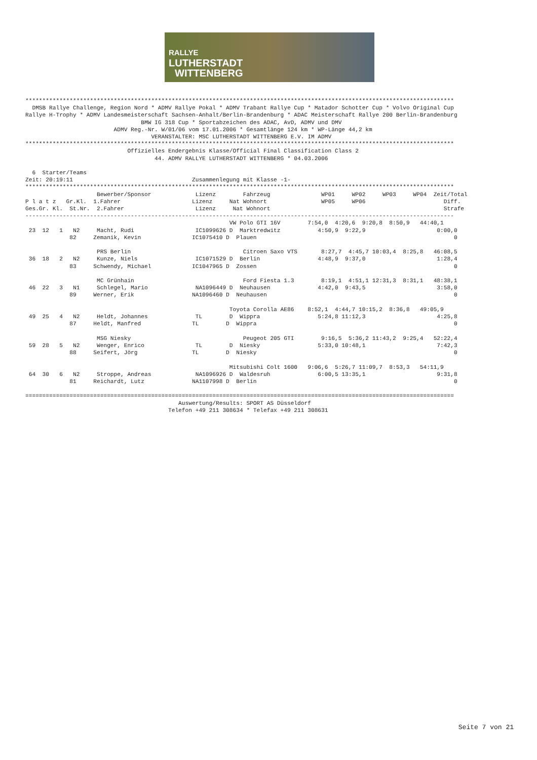RALLYE
LUTHERSTADT
WITTENBERG
******************************************************************************************************************************
  DMSB Rallye Challenge, Region Nord * ADMV Rallye Pokal * ADMV Trabant Rallye Cup * Matador Schotter Cup * Volvo Original Cup
Rallye H-Trophy * ADMV Landesmeisterschaft Sachsen-Anhalt/Berlin-Brandenburg * ADAC Meisterschaft Rallye 200 Berlin-Brandenburg
                                  BMW IG 318 Cup * Sportabzeichen des ADAC, AvD, ADMV und DMV
                          ADMV Reg.-Nr. W/01/06 vom 17.01.2006 * Gesamtlänge 124 km * WP-Länge 44,2 km
                                     VERANSTALTER: MSC LUTHERSTADT WITTENBERG E.V. IM ADMV
******************************************************************************************************************************
                              Offizielles Endergebnis Klasse/Official Final Classification Class 2
                                      44. ADMV RALLYE LUTHERSTADT WITTENBERG * 04.03.2006

  6  Starter/Teams
Zeit: 20:19:11                                   Zusammenlegung mit Klasse -1-
******************************************************************************************************************************
                     Bewerber/Sponsor             Lizenz        Fahrzeug               WP01     WP02     WP03     WP04  Zeit/Total
P l a t z   Gr.Kl.  1.Fahrer                     Lizenz     Nat Wohnort                WP05     WP06                       Diff.
Ges.Gr. Kl.  St.Nr.  2.Fahrer                     Lizenz     Nat Wohnort                                                   Strafe
------------------------------------------------------------------------------------------------------------------------------
                                                            VW Polo GTI 16V        7:54,0  4:20,6  9:20,8  8:50,9   44:40,1
 23  12   1   N2     Macht, Rudi                  IC1099626 D  Marktredwitz           4:50,9  9:22,9                     0:00,0
             82     Zemanik, Kevin               IC1075410 D  Plauen                                                          0

                     PRS Berlin                                 Citroen Saxo VTS       8:27,7  4:45,7 10:03,4  8:25,8   46:08,5
 36  18   2   N2     Kunze, Niels                 IC1071529 D  Berlin                 4:48,9  9:37,0                     1:28,4
             83     Schwendy, Michael            IC1047965 D  Zossen                                                          0

                     MC Grünhain                                Ford Fiesta 1.3        8:19,1  4:51,1 12:31,3  8:31,1   48:38,1
 46  22   3   N1     Schlegel, Mario              NA1096449 D  Neuhausen              4:42,0  9:43,5                     3:58,0
             89     Werner, Erik                 NA1096460 D  Neuhausen                                                       0

                                                            Toyota Corolla AE86    8:52,1  4:44,7 10:15,2  8:36,8   49:05,9
 49  25   4   N2     Heldt, Johannes              TL        D  Wippra                 5:24,8 11:12,3                     4:25,8
             87     Heldt, Manfred               TL        D  Wippra                                                          0

                     MSG Niesky                                 Peugeot 205 GTI        9:16,5  5:36,2 11:43,2  9:25,4   52:22,4
 59  28   5   N2     Wenger, Enrico               TL        D  Niesky                 5:33,0 10:48,1                     7:42,3
             88     Seifert, Jörg                TL        D  Niesky                                                          0

                                                            Mitsubishi Colt 1600   9:06,6  5:26,7 11:09,7  8:53,3   54:11,9
 64  30   6   N2     Stroppe, Andreas             NA1096926 D  Waldesruh              6:00,5 13:35,1                     9:31,8
             81     Reichardt, Lutz              NA1107998 D  Berlin                                                          0

==============================================================================================================================
                                             Auswertung/Results: SPORT AS Düsseldorf
                                          Telefon +49 211 308634 * Telefax +49 211 308631
Seite 7 von 21